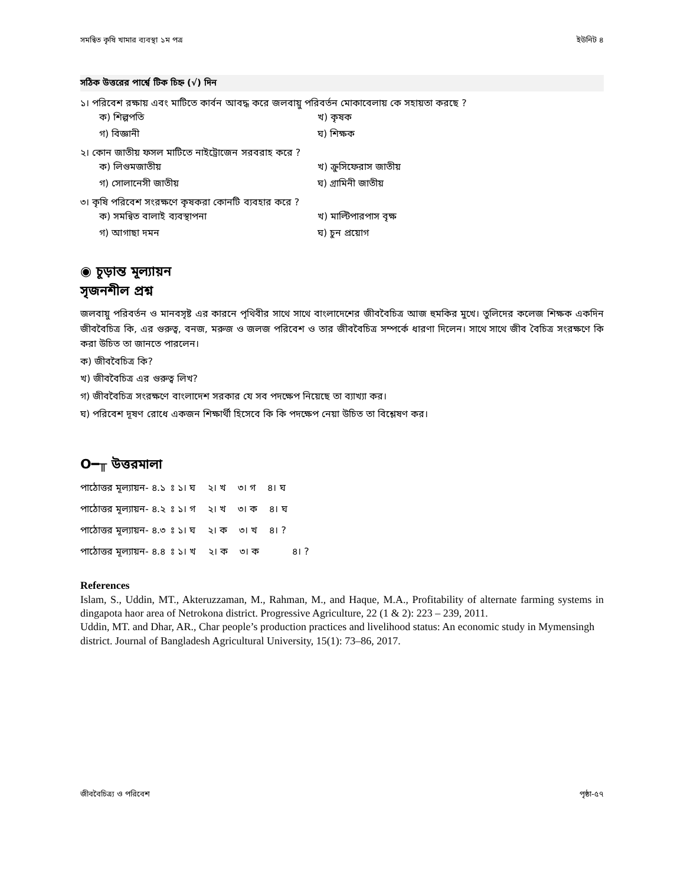সমন্বিত কৃষি খামার ব্যবস্থা ১ম পত্র ইউনিট ৪
সঠিক উত্তরের পার্শ্বে টিক চিহ্ন (√) দিন
১। পরিবেশ রক্ষায় এবং মাটিতে কার্বন আবদ্ধ করে জলবায়ু পরিবর্তন মোকাবেলায় কে সহায়তা করছে ?
ক) শিল্পপতি খ) কৃষক গ) বিজ্ঞানী ঘ) শিক্ষক
২। কোন জাতীয় ফসল মাটিতে নাইট্রোজেন সরবরাহ করে ?
ক) লিগুমজাতীয় খ) ক্রুসিফেরাস জাতীয় গ) সোলানেসী জাতীয় ঘ) গ্রামিনী জাতীয়
৩। কৃষি পরিবেশ সংরক্ষণে কৃষকরা কোনটি ব্যবহার করে ?
ক) সমন্বিত বালাই ব্যবস্থাপনা খ) মাল্টিপারপাস বৃক্ষ গ) আগাছা দমন ঘ) চুন প্রয়োগ
◉ চূড়ান্ত মূল্যায়ন
সৃজনশীল প্রশ্ন
জলবায়ু পরিবর্তন ও মানবসৃষ্ট এর কারনে পৃথিবীর সাথে সাথে বাংলাদেশের জীববৈচিত্র আজ হুমকির মুখে। তুলিদের কলেজ শিক্ষক একদিন জীববৈচিত্র কি, এর গুরুত্ব, বনজ, মরুজ ও জলজ পরিবেশ ও তার জীববৈচিত্র সম্পর্কে ধারণা দিলেন। সাথে সাথে জীব বৈচিত্র সংরক্ষণে কি করা উচিত তা জানতে পারলেন।
ক) জীববৈচিত্র কি?
খ) জীববৈচিত্র এর গুরুত্ব লিখ?
গ) জীববৈচিত্র সংরক্ষণে বাংলাদেশ সরকার যে সব পদক্ষেপ নিয়েছে তা ব্যাখ্যা কর।
ঘ) পরিবেশ দূষণ রোধে একজন শিক্ষার্থী হিসেবে কি কি পদক্ষেপ নেয়া উচিত তা বিশ্লেষণ কর।
O━╥ উত্তরমালা
পাঠোত্তর মূল্যায়ন- ৪.১ ঃ ১। ঘ ২। খ ৩। গ ৪। ঘ
পাঠোত্তর মূল্যায়ন- ৪.২ ঃ ১। গ ২। খ ৩। ক ৪। ঘ
পাঠোত্তর মূল্যায়ন- ৪.৩ ঃ ১। ঘ ২। ক ৩। খ ৪। ?
পাঠোত্তর মূল্যায়ন- ৪.৪ ঃ ১। খ ২। ক ৩। ক ৪। ?
References
Islam, S., Uddin, MT., Akteruzzaman, M., Rahman, M., and Haque, M.A., Profitability of alternate farming systems in dingapota haor area of Netrokona district. Progressive Agriculture, 22 (1 & 2): 223 – 239, 2011.
Uddin, MT. and Dhar, AR., Char people’s production practices and livelihood status: An economic study in Mymensingh district. Journal of Bangladesh Agricultural University, 15(1): 73–86, 2017.
জীববৈচিত্র্য ও পরিবেশ পৃষ্ঠা-৫৭